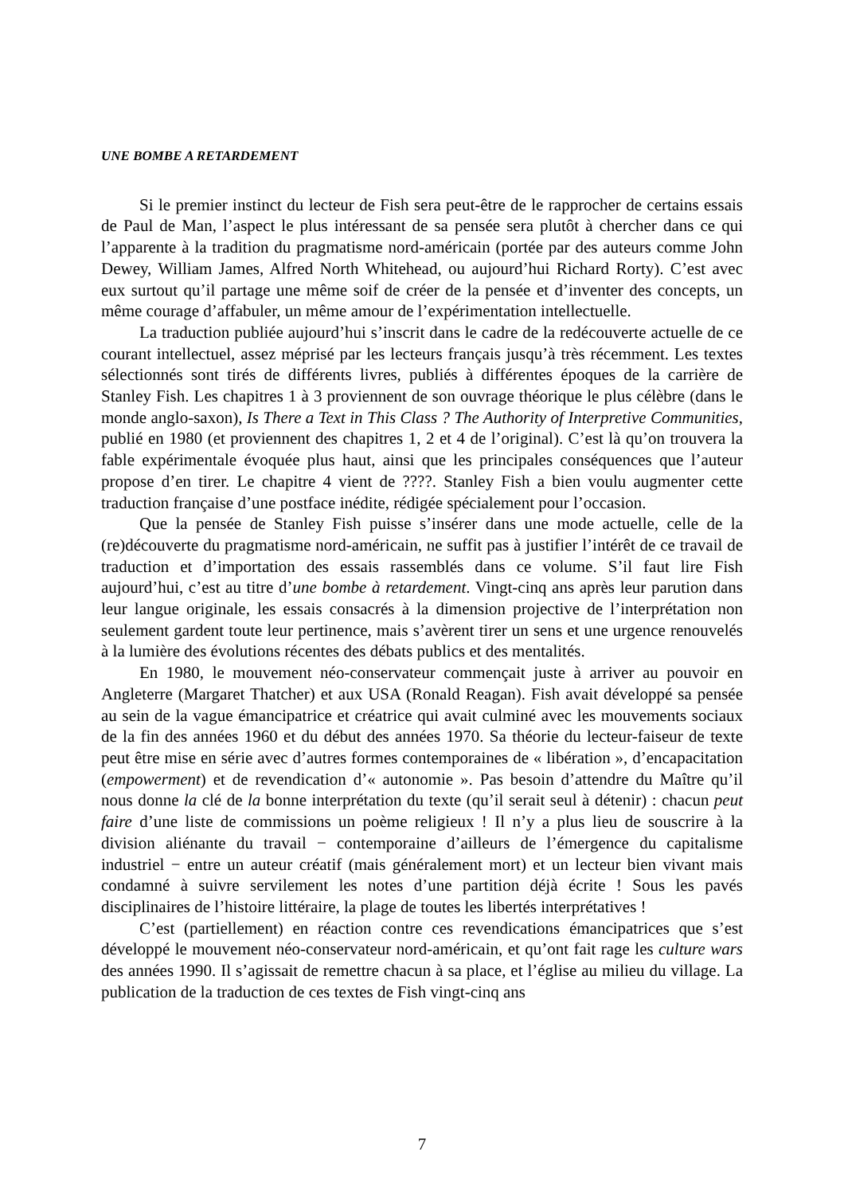UNE BOMBE A RETARDEMENT
Si le premier instinct du lecteur de Fish sera peut-être de le rapprocher de certains essais de Paul de Man, l’aspect le plus intéressant de sa pensée sera plutôt à chercher dans ce qui l’apparente à la tradition du pragmatisme nord-américain (portée par des auteurs comme John Dewey, William James, Alfred North Whitehead, ou aujourd’hui Richard Rorty). C’est avec eux surtout qu’il partage une même soif de créer de la pensée et d’inventer des concepts, un même courage d’affabuler, un même amour de l’expérimentation intellectuelle.
La traduction publiée aujourd’hui s’inscrit dans le cadre de la redécouverte actuelle de ce courant intellectuel, assez méprisé par les lecteurs français jusqu’à très récemment. Les textes sélectionnés sont tirés de différents livres, publiés à différentes époques de la carrière de Stanley Fish. Les chapitres 1 à 3 proviennent de son ouvrage théorique le plus célèbre (dans le monde anglo-saxon), Is There a Text in This Class ? The Authority of Interpretive Communities, publié en 1980 (et proviennent des chapitres 1, 2 et 4 de l’original). C’est là qu’on trouvera la fable expérimentale évoquée plus haut, ainsi que les principales conséquences que l’auteur propose d’en tirer. Le chapitre 4 vient de ????. Stanley Fish a bien voulu augmenter cette traduction française d’une postface inédite, rédigée spécialement pour l’occasion.
Que la pensée de Stanley Fish puisse s’insérer dans une mode actuelle, celle de la (re)découverte du pragmatisme nord-américain, ne suffit pas à justifier l’intérêt de ce travail de traduction et d’importation des essais rassemblés dans ce volume. S’il faut lire Fish aujourd’hui, c’est au titre d’une bombe à retardement. Vingt-cinq ans après leur parution dans leur langue originale, les essais consacrés à la dimension projective de l’interprétation non seulement gardent toute leur pertinence, mais s’avèrent tirer un sens et une urgence renouvelés à la lumière des évolutions récentes des débats publics et des mentalités.
En 1980, le mouvement néo-conservateur commençait juste à arriver au pouvoir en Angleterre (Margaret Thatcher) et aux USA (Ronald Reagan). Fish avait développé sa pensée au sein de la vague émancipatrice et créatrice qui avait culminé avec les mouvements sociaux de la fin des années 1960 et du début des années 1970. Sa théorie du lecteur-faiseur de texte peut être mise en série avec d’autres formes contemporaines de « libération », d’encapacitation (empowerment) et de revendication d’« autonomie ». Pas besoin d’attendre du Maître qu’il nous donne la clé de la bonne interprétation du texte (qu’il serait seul à détenir) : chacun peut faire d’une liste de commissions un poème religieux ! Il n’y a plus lieu de souscrire à la division aliénante du travail − contemporaine d’ailleurs de l’émergence du capitalisme industriel − entre un auteur créatif (mais généralement mort) et un lecteur bien vivant mais condamné à suivre servilement les notes d’une partition déjà écrite ! Sous les pavés disciplinaires de l’histoire littéraire, la plage de toutes les libertés interprétatives !
C’est (partiellement) en réaction contre ces revendications émancipatrices que s’est développé le mouvement néo-conservateur nord-américain, et qu’ont fait rage les culture wars des années 1990. Il s’agissait de remettre chacun à sa place, et l’église au milieu du village. La publication de la traduction de ces textes de Fish vingt-cinq ans
7